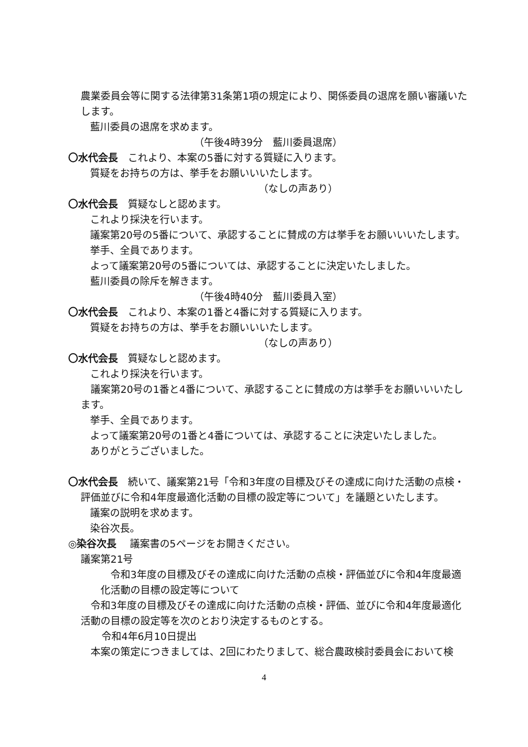農業委員会等に関する法律第31条第1項の規定により、関係委員の退席を願い審議いたします。
藍川委員の退席を求めます。
（午後4時39分　藍川委員退席）
〇水代会長　これより、本案の5番に対する質疑に入ります。
質疑をお持ちの方は、挙手をお願いいいたします。
（なしの声あり）
〇水代会長　質疑なしと認めます。
これより採決を行います。
議案第20号の5番について、承認することに賛成の方は挙手をお願いいいたします。
挙手、全員であります。
よって議案第20号の5番については、承認することに決定いたしました。
藍川委員の除斥を解きます。
（午後4時40分　藍川委員入室）
〇水代会長　これより、本案の1番と4番に対する質疑に入ります。
質疑をお持ちの方は、挙手をお願いいいたします。
（なしの声あり）
〇水代会長　質疑なしと認めます。
これより採決を行います。
議案第20号の1番と4番について、承認することに賛成の方は挙手をお願いいいたします。
挙手、全員であります。
よって議案第20号の1番と4番については、承認することに決定いたしました。
ありがとうございました。
〇水代会長　続いて、議案第21号「令和3年度の目標及びその達成に向けた活動の点検・評価並びに令和4年度最適化活動の目標の設定等について」を議題といたします。
議案の説明を求めます。
染谷次長。
◎染谷次長　 議案書の5ページをお開きください。
議案第21号
令和3年度の目標及びその達成に向けた活動の点検・評価並びに令和4年度最適化活動の目標の設定等について
令和3年度の目標及びその達成に向けた活動の点検・評価、並びに令和4年度最適化活動の目標の設定等を次のとおり決定するものとする。
令和4年6月10日提出
本案の策定につきましては、2回にわたりまして、総合農政検討委員会において検
4